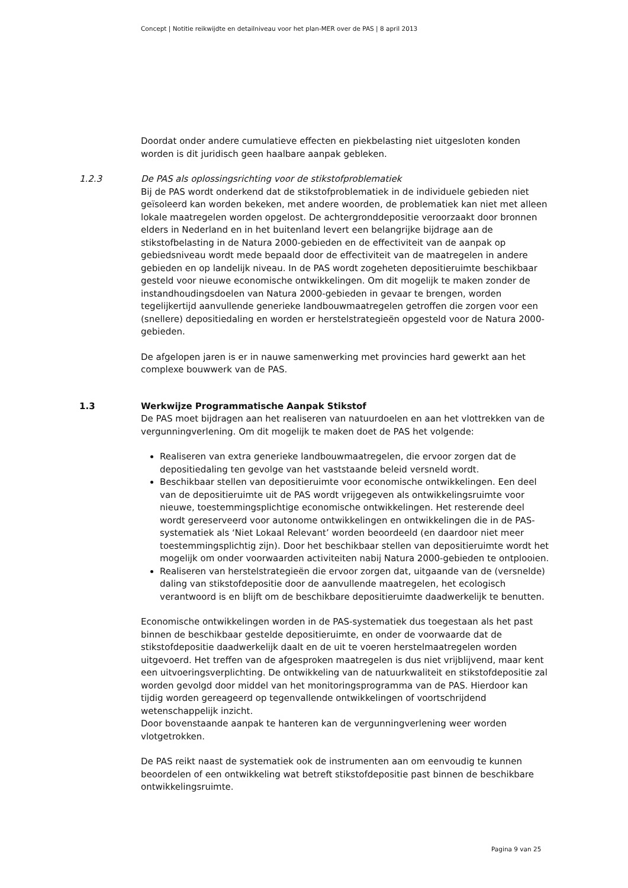Concept | Notitie reikwijdte en detailniveau voor het plan-MER over de PAS | 8 april 2013
Doordat onder andere cumulatieve effecten en piekbelasting niet uitgesloten konden worden is dit juridisch geen haalbare aanpak gebleken.
1.2.3 De PAS als oplossingsrichting voor de stikstofproblematiek
Bij de PAS wordt onderkend dat de stikstofproblematiek in de individuele gebieden niet geïsoleerd kan worden bekeken, met andere woorden, de problematiek kan niet met alleen lokale maatregelen worden opgelost. De achtergronddepositie veroorzaakt door bronnen elders in Nederland en in het buitenland levert een belangrijke bijdrage aan de stikstofbelasting in de Natura 2000-gebieden en de effectiviteit van de aanpak op gebiedsniveau wordt mede bepaald door de effectiviteit van de maatregelen in andere gebieden en op landelijk niveau. In de PAS wordt zogeheten depositieruimte beschikbaar gesteld voor nieuwe economische ontwikkelingen. Om dit mogelijk te maken zonder de instandhoudingsdoelen van Natura 2000-gebieden in gevaar te brengen, worden tegelijkertijd aanvullende generieke landbouwmaatregelen getroffen die zorgen voor een (snellere) depositiedaling en worden er herstelstrategieën opgesteld voor de Natura 2000-gebieden.
De afgelopen jaren is er in nauwe samenwerking met provincies hard gewerkt aan het complexe bouwwerk van de PAS.
1.3 Werkwijze Programmatische Aanpak Stikstof
De PAS moet bijdragen aan het realiseren van natuurdoelen en aan het vlottrekken van de vergunningverlening. Om dit mogelijk te maken doet de PAS het volgende:
Realiseren van extra generieke landbouwmaatregelen, die ervoor zorgen dat de depositiedaling ten gevolge van het vaststaande beleid versneld wordt.
Beschikbaar stellen van depositieruimte voor economische ontwikkelingen. Een deel van de depositieruimte uit de PAS wordt vrijgegeven als ontwikkelingsruimte voor nieuwe, toestemmingsplichtige economische ontwikkelingen. Het resterende deel wordt gereserveerd voor autonome ontwikkelingen en ontwikkelingen die in de PAS-systematiek als ‘Niet Lokaal Relevant’ worden beoordeeld (en daardoor niet meer toestemmingsplichtig zijn). Door het beschikbaar stellen van depositieruimte wordt het mogelijk om onder voorwaarden activiteiten nabij Natura 2000-gebieden te ontplooien.
Realiseren van herstelstrategieën die ervoor zorgen dat, uitgaande van de (versnelde) daling van stikstofdepositie door de aanvullende maatregelen, het ecologisch verantwoord is en blijft om de beschikbare depositieruimte daadwerkelijk te benutten.
Economische ontwikkelingen worden in de PAS-systematiek dus toegestaan als het past binnen de beschikbaar gestelde depositieruimte, en onder de voorwaarde dat de stikstofdepositie daadwerkelijk daalt en de uit te voeren herstelmaatregelen worden uitgevoerd. Het treffen van de afgesproken maatregelen is dus niet vrijblijvend, maar kent een uitvoeringsverplichting. De ontwikkeling van de natuurkwaliteit en stikstofdepositie zal worden gevolgd door middel van het monitoringsprogramma van de PAS. Hierdoor kan tijdig worden gereageerd op tegenvallende ontwikkelingen of voortschrijdend wetenschappelijk inzicht.
Door bovenstaande aanpak te hanteren kan de vergunningverlening weer worden vlotgetrokken.
De PAS reikt naast de systematiek ook de instrumenten aan om eenvoudig te kunnen beoordelen of een ontwikkeling wat betreft stikstofdepositie past binnen de beschikbare ontwikkelingsruimte.
Pagina 9 van 25